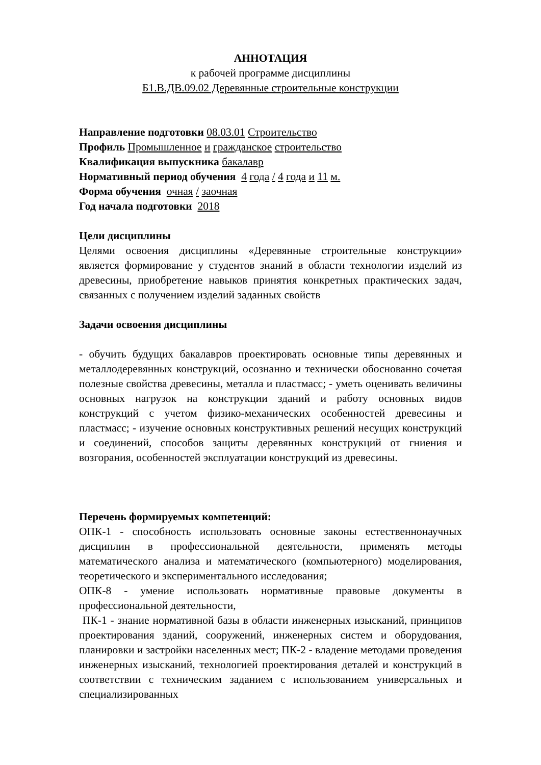АННОТАЦИЯ
к рабочей программе дисциплины
Б1.В.ДВ.09.02 Деревянные строительные конструкции
Направление подготовки 08.03.01 Строительство
Профиль Промышленное и гражданское строительство
Квалификация выпускника бакалавр
Нормативный период обучения 4 года / 4 года и 11 м.
Форма обучения очная / заочная
Год начала подготовки 2018
Цели дисциплины
Целями освоения дисциплины «Деревянные строительные конструкции» является формирование у студентов знаний в области технологии изделий из древесины, приобретение навыков принятия конкретных практических задач, связанных с получением изделий заданных свойств
Задачи освоения дисциплины
- обучить будущих бакалавров проектировать основные типы деревянных и металлодеревянных конструкций, осознанно и технически обоснованно сочетая полезные свойства древесины, металла и пластмасс; - уметь оценивать величины основных нагрузок на конструкции зданий и работу основных видов конструкций с учетом физико-механических особенностей древесины и пластмасс; - изучение основных конструктивных решений несущих конструкций и соединений, способов защиты деревянных конструкций от гниения и возгорания, особенностей эксплуатации конструкций из древесины.
Перечень формируемых компетенций:
ОПК-1 - способность использовать основные законы естественнонаучных дисциплин в профессиональной деятельности, применять методы математического анализа и математического (компьютерного) моделирования, теоретического и экспериментального исследования;
ОПК-8 - умение использовать нормативные правовые документы в профессиональной деятельности,
ПК-1 - знание нормативной базы в области инженерных изысканий, принципов проектирования зданий, сооружений, инженерных систем и оборудования, планировки и застройки населенных мест; ПК-2 - владение методами проведения инженерных изысканий, технологией проектирования деталей и конструкций в соответствии с техническим заданием с использованием универсальных и специализированных